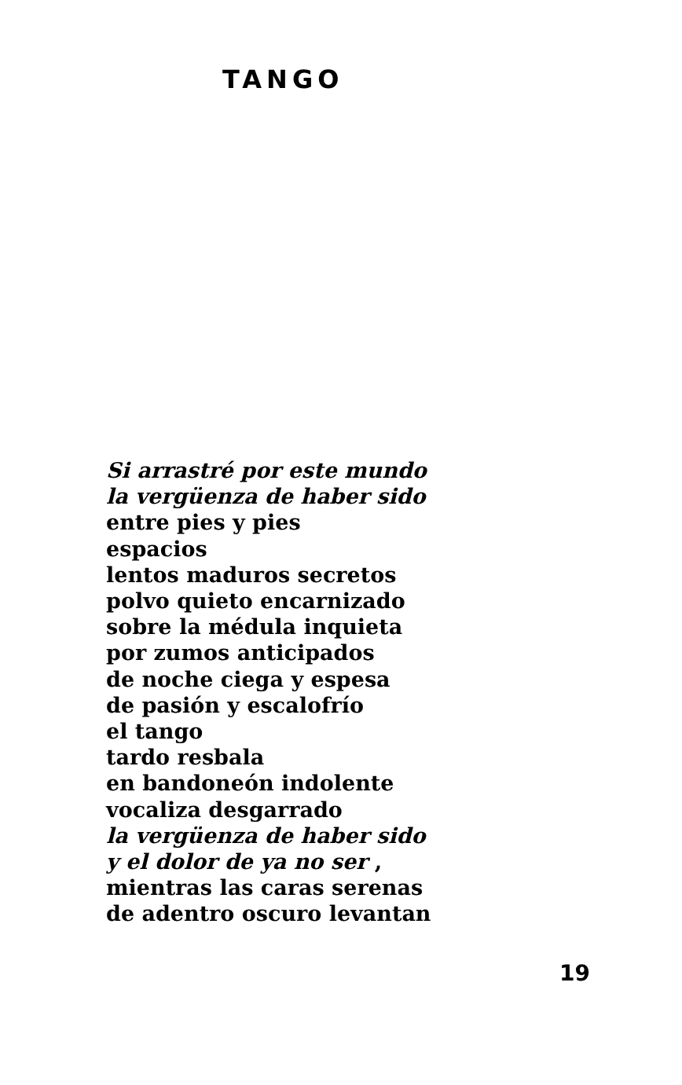TANGO
Si arrastré por este mundo
la vergüenza de haber sido
entre pies y pies
espacios
lentos maduros secretos
polvo quieto encarnizado
sobre la médula inquieta
por zumos anticipados
de noche ciega y espesa
de pasión y escalofrío
el tango
tardo resbala
en bandoneón indolente
vocaliza desgarrado
la vergüenza de haber sido
y el dolor de ya no ser ,
mientras las caras serenas
de adentro oscuro levantan
19